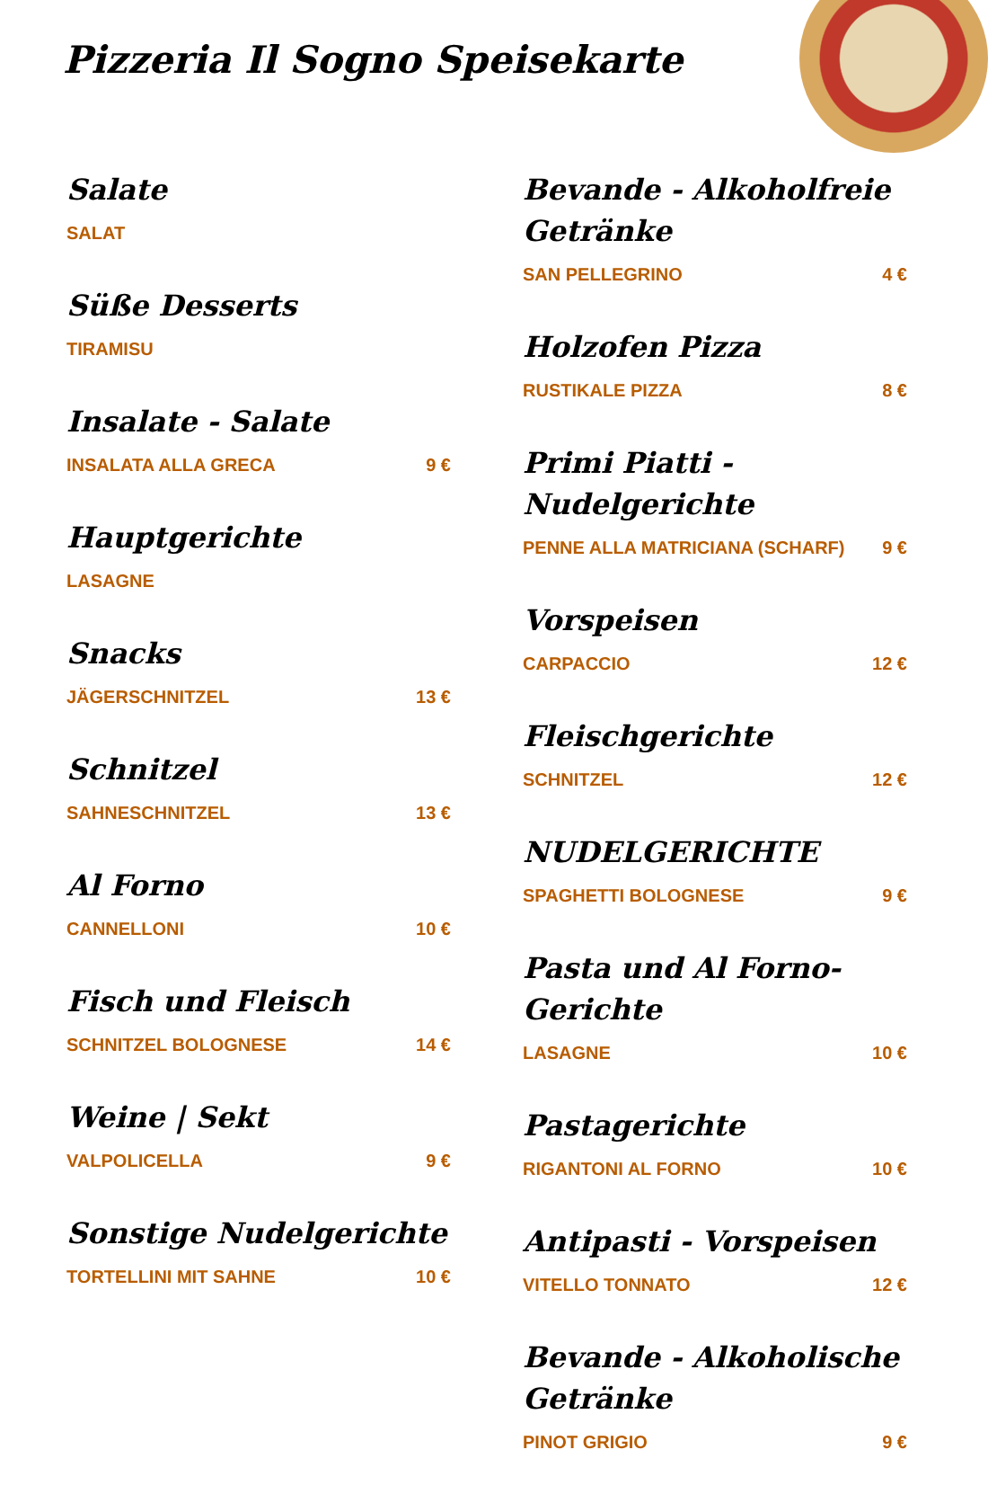Pizzeria Il Sogno Speisekarte
Salate
SALAT
Süße Desserts
TIRAMISU
Insalate - Salate
INSALATA ALLA GRECA 9 €
Hauptgerichte
LASAGNE
Snacks
JÄGERSCHNITZEL 13 €
Schnitzel
SAHNESCHNITZEL 13 €
Al Forno
CANNELLONI 10 €
Fisch und Fleisch
SCHNITZEL BOLOGNESE 14 €
Weine | Sekt
VALPOLICELLA 9 €
Sonstige Nudelgerichte
TORTELLINI MIT SAHNE 10 €
Bevande - Alkoholfreie Getränke
SAN PELLEGRINO 4 €
Holzofen Pizza
RUSTIKALE PIZZA 8 €
Primi Piatti - Nudelgerichte
PENNE ALLA MATRICIANA (SCHARF) 9 €
Vorspeisen
CARPACCIO 12 €
Fleischgerichte
SCHNITZEL 12 €
NUDELGERICHTE
SPAGHETTI BOLOGNESE 9 €
Pasta und Al Forno-Gerichte
LASAGNE 10 €
Pastagerichte
RIGANTONI AL FORNO 10 €
Antipasti - Vorspeisen
VITELLO TONNATO 12 €
Bevande - Alkoholische Getränke
PINOT GRIGIO 9 €